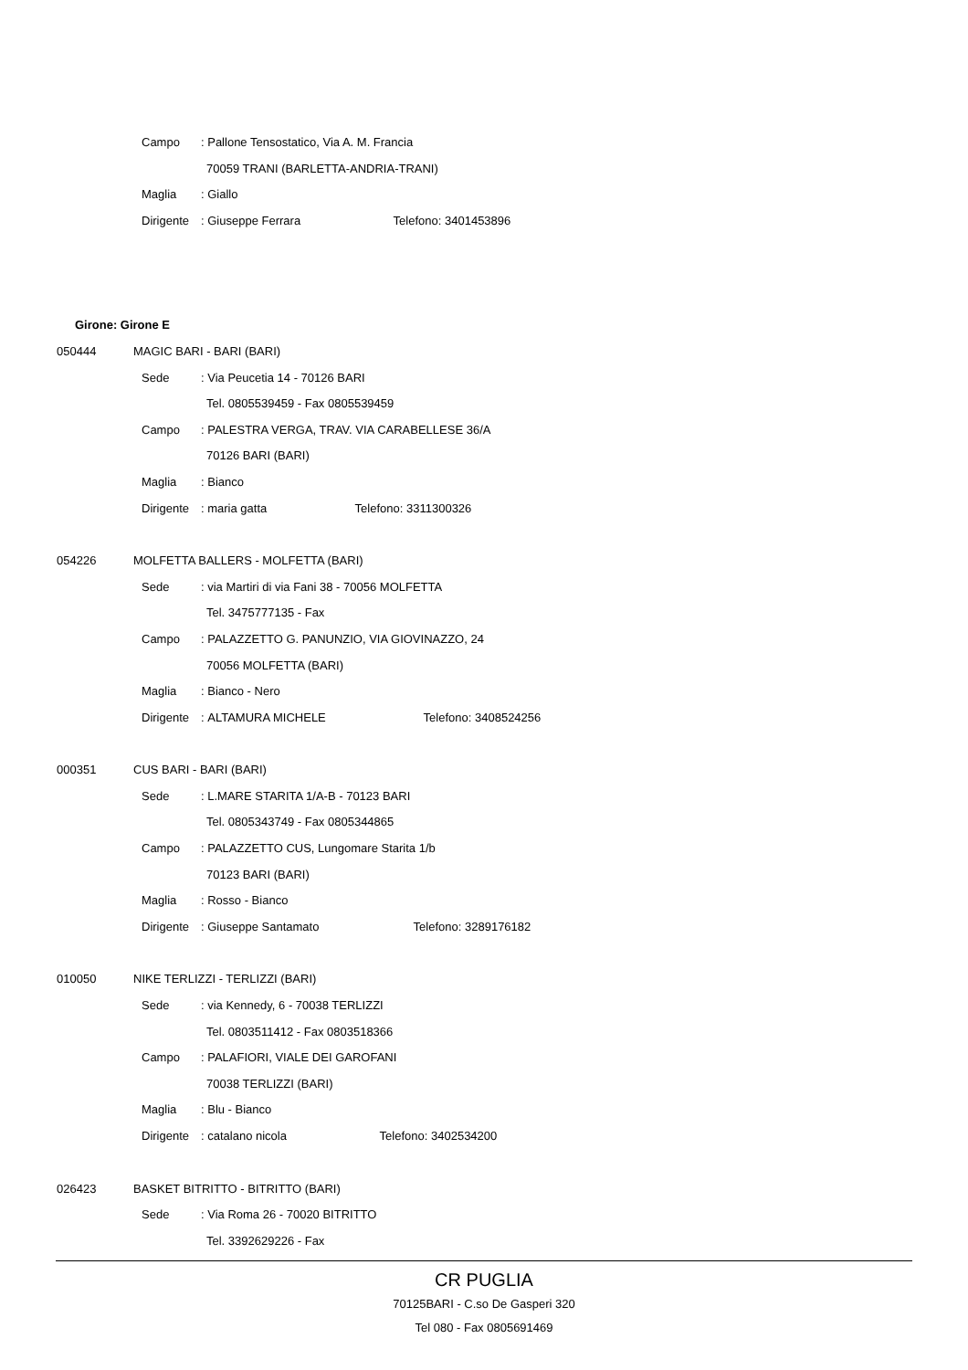Campo: Pallone Tensostatico, Via A. M. Francia
70059 TRANI (BARLETTA-ANDRIA-TRANI)
Maglia: Giallo
Dirigente: Giuseppe Ferrara Telefono: 3401453896
Girone: Girone E
050444 MAGIC BARI - BARI (BARI)
Sede: Via Peucetia 14 - 70126 BARI
Tel. 0805539459 - Fax 0805539459
Campo: PALESTRA VERGA, TRAV. VIA CARABELLESE 36/A
70126 BARI (BARI)
Maglia: Bianco
Dirigente: maria gatta Telefono: 3311300326
054226 MOLFETTA BALLERS - MOLFETTA (BARI)
Sede: via Martiri di via Fani 38 - 70056 MOLFETTA
Tel. 3475777135 - Fax
Campo: PALAZZETTO G. PANUNZIO, VIA GIOVINAZZO, 24
70056 MOLFETTA (BARI)
Maglia: Bianco - Nero
Dirigente: ALTAMURA MICHELE Telefono: 3408524256
000351 CUS BARI - BARI (BARI)
Sede: L.MARE STARITA 1/A-B - 70123 BARI
Tel. 0805343749 - Fax 0805344865
Campo: PALAZZETTO CUS, Lungomare Starita 1/b
70123 BARI (BARI)
Maglia: Rosso - Bianco
Dirigente: Giuseppe Santamato Telefono: 3289176182
010050 NIKE TERLIZZI - TERLIZZI (BARI)
Sede: via Kennedy, 6 - 70038 TERLIZZI
Tel. 0803511412 - Fax 0803518366
Campo: PALAFIORI, VIALE DEI GAROFANI
70038 TERLIZZI (BARI)
Maglia: Blu - Bianco
Dirigente: catalano nicola Telefono: 3402534200
026423 BASKET BITRITTO - BITRITTO (BARI)
Sede: Via Roma 26 - 70020 BITRITTO
Tel. 3392629226 - Fax
CR PUGLIA
70125BARI - C.so De Gasperi 320
Tel 080 - Fax 0805691469